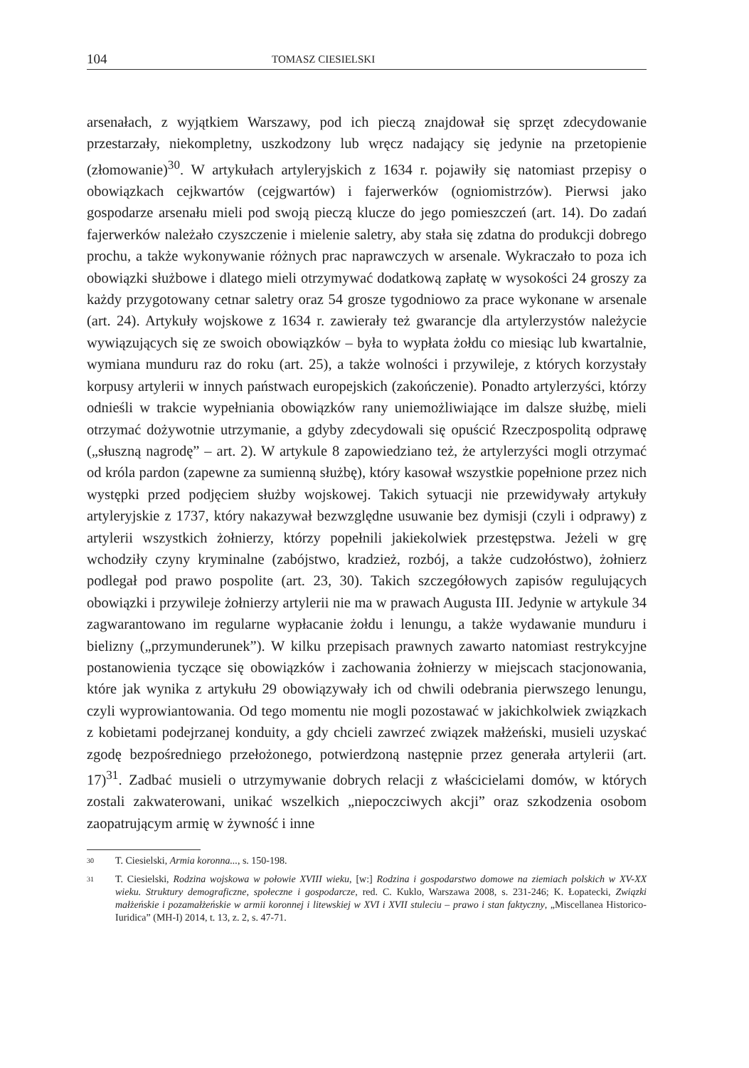104 TOMASZ CIESIELSKI
arsenałach, z wyjątkiem Warszawy, pod ich pieczą znajdował się sprzęt zdecydowanie przestarzały, niekompletny, uszkodzony lub wręcz nadający się jedynie na przetopienie (złomowanie)<sup>30</sup>. W artykułach artyleryjskich z 1634 r. pojawiły się natomiast przepisy o obowiązkach cejkwartów (cejgwartów) i fajerwerków (ogniomistrzów). Pierwsi jako gospodarze arsenału mieli pod swoją pieczą klucze do jego pomieszczeń (art. 14). Do zadań fajerwerków należało czyszczenie i mielenie saletry, aby stała się zdatna do produkcji dobrego prochu, a także wykonywanie różnych prac naprawczych w arsenale. Wykraczało to poza ich obowiązki służbowe i dlatego mieli otrzymywać dodatkową zapłatę w wysokości 24 groszy za każdy przygotowany cetnar saletry oraz 54 grosze tygodniowo za prace wykonane w arsenale (art. 24). Artykuły wojskowe z 1634 r. zawierały też gwarancje dla artylerzystów należycie wywiązujących się ze swoich obowiązków – była to wypłata żołdu co miesiąc lub kwartalnie, wymiana munduru raz do roku (art. 25), a także wolności i przywileje, z których korzystały korpusy artylerii w innych państwach europejskich (zakończenie). Ponadto artylerzyści, którzy odnieśli w trakcie wypełniania obowiązków rany uniemożliwiające im dalsze służbę, mieli otrzymać dożywotnie utrzymanie, a gdyby zdecydowali się opuścić Rzeczpospolitą odprawę („słuszną nagrodę” – art. 2). W artykule 8 zapowiedziano też, że artylerzyści mogli otrzymać od króla pardon (zapewne za sumienną służbę), który kasował wszystkie popełnione przez nich występki przed podjęciem służby wojskowej. Takich sytuacji nie przewidywały artykuły artyleryjskie z 1737, który nakazywał bezwzględne usuwanie bez dymisji (czyli i odprawy) z artylerii wszystkich żołnierzy, którzy popełnili jakiekolwiek przestępstwa. Jeżeli w grę wchodziły czyny kryminalne (zabójstwo, kradzież, rozbój, a także cudzołóstwo), żołnierz podlegał pod prawo pospolite (art. 23, 30). Takich szczegółowych zapisów regulujących obowiązki i przywileje żołnierzy artylerii nie ma w prawach Augusta III. Jedynie w artykule 34 zagwarantowano im regularne wypłacanie żołdu i lenungu, a także wydawanie munduru i bielizny („przymunderunek”). W kilku przepisach prawnych zawarto natomiast restrykcyjne postanowienia tyczące się obowiązków i zachowania żołnierzy w miejscach stacjonowania, które jak wynika z artykułu 29 obowiązywały ich od chwili odebrania pierwszego lenungu, czyli wyprowiantowania. Od tego momentu nie mogli pozostawać w jakichkolwiek związkach z kobietami podejrzanej konduity, a gdy chcieli zawrzeć związek małżeński, musieli uzyskać zgodę bezpośredniego przełożonego, potwierdzoną następnie przez generała artylerii (art. 17)<sup>31</sup>. Zadbać musieli o utrzymywanie dobrych relacji z właścicielami domów, w których zostali zakwaterowani, unikać wszelkich „niepoczciwych akcji” oraz szkodzenia osobom zaopatrującym armię w żywność i inne
30 T. Ciesielski, Armia koronna..., s. 150-198.
31 T. Ciesielski, Rodzina wojskowa w połowie XVIII wieku, [w:] Rodzina i gospodarstwo domowe na ziemiach polskich w XV-XX wieku. Struktury demograficzne, społeczne i gospodarcze, red. C. Kuklo, Warszawa 2008, s. 231-246; K. Łopatecki, Związki małżeńskie i pozamałżeńskie w armii koronnej i litewskiej w XVI i XVII stuleciu – prawo i stan faktyczny, „Miscellanea Historico-Iuridica” (MH-I) 2014, t. 13, z. 2, s. 47-71.